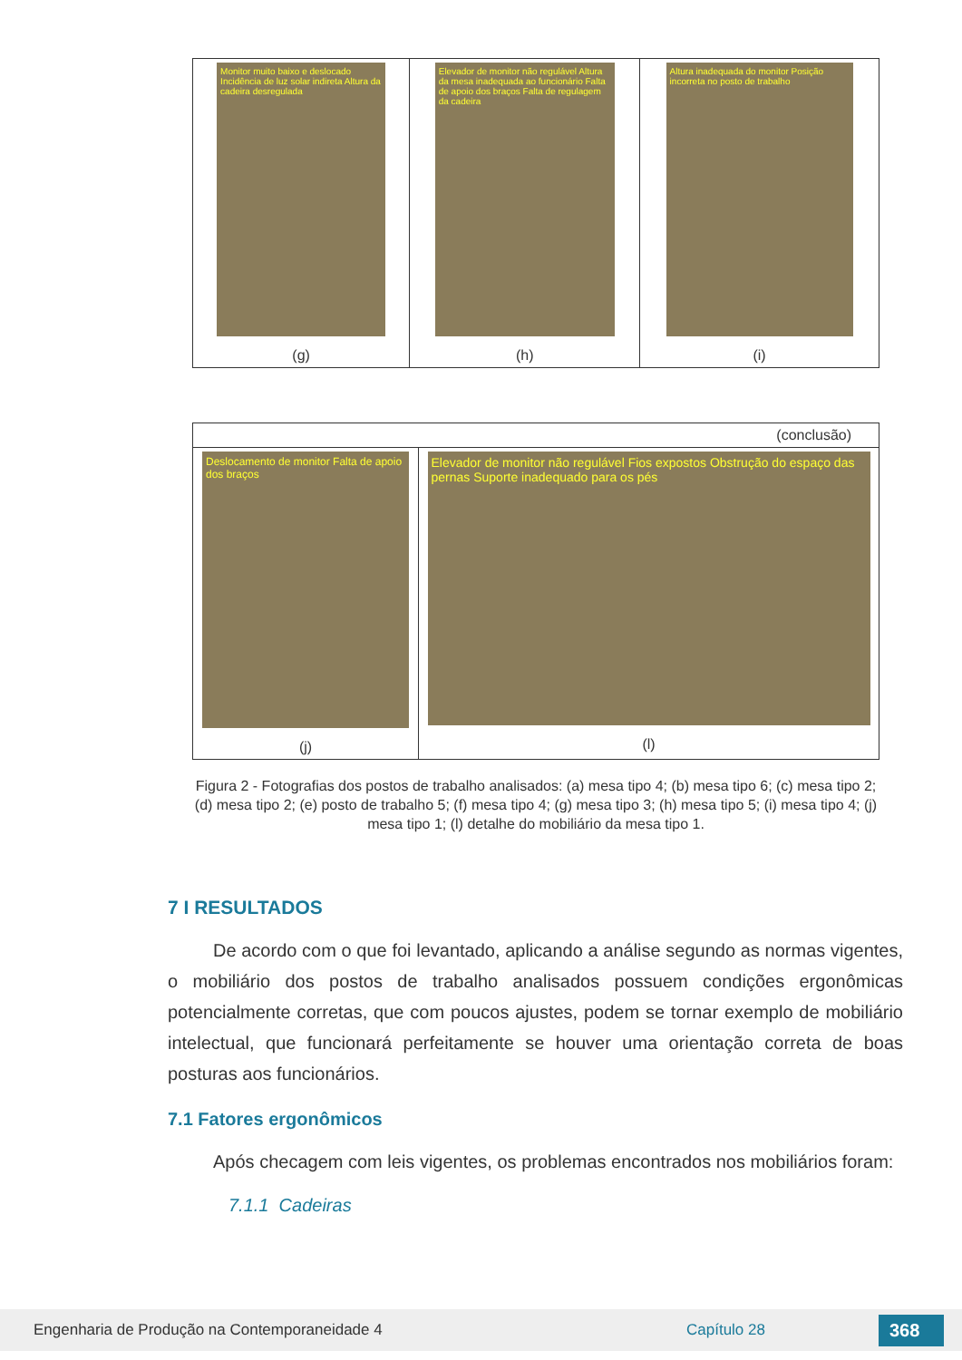| Monitor muito baixo e deslocado Incidência de luz solar indireta Altura da cadeira desregulada (g) | Elevador de monitor não regulável Altura da mesa inadequada ao funcionário Falta de apoio dos braços Falta de regulagem da cadeira (h) | Altura inadequada do monitor Posição incorreta no posto de trabalho (i) |
| (conclusão) | |
| Deslocamento de monitor Falta de apoio dos braços (j) | Elevador de monitor não regulável Fios expostos Obstrução do espaço das pernas Suporte inadequado para os pés (l) |
Figura 2 - Fotografias dos postos de trabalho analisados: (a) mesa tipo 4; (b) mesa tipo 6; (c) mesa tipo 2; (d) mesa tipo 2; (e) posto de trabalho 5; (f) mesa tipo 4; (g) mesa tipo 3; (h) mesa tipo 5; (i) mesa tipo 4; (j) mesa tipo 1; (l) detalhe do mobiliário da mesa tipo 1.
7 I RESULTADOS
De acordo com o que foi levantado, aplicando a análise segundo as normas vigentes, o mobiliário dos postos de trabalho analisados possuem condições ergonômicas potencialmente corretas, que com poucos ajustes, podem se tornar exemplo de mobiliário intelectual, que funcionará perfeitamente se houver uma orientação correta de boas posturas aos funcionários.
7.1 Fatores ergonômicos
Após checagem com leis vigentes, os problemas encontrados nos mobiliários foram:
7.1.1 Cadeiras
Engenharia de Produção na Contemporaneidade 4 Capítulo 28 368